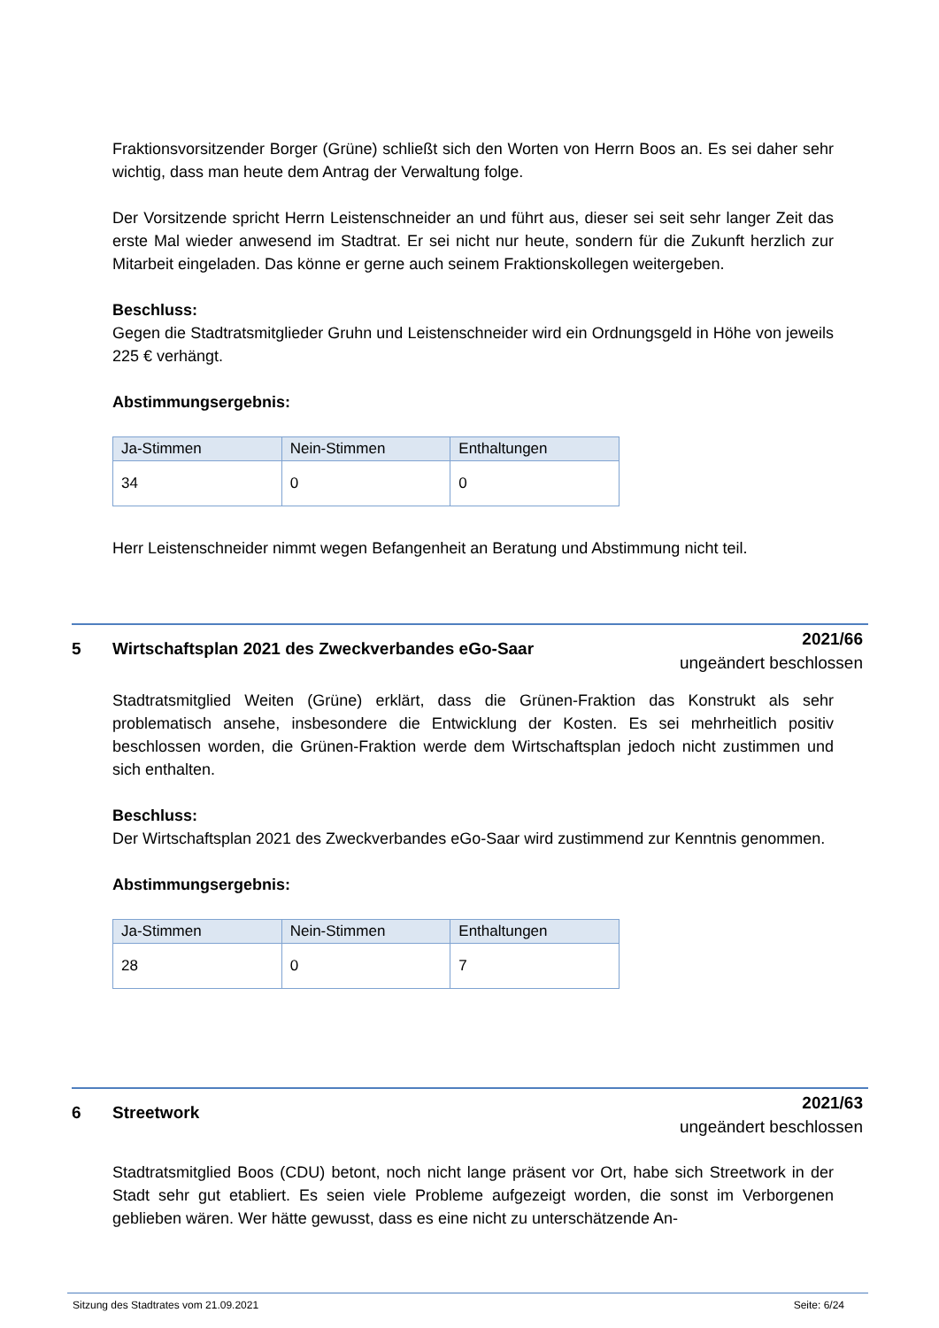Fraktionsvorsitzender Borger (Grüne) schließt sich den Worten von Herrn Boos an. Es sei daher sehr wichtig, dass man heute dem Antrag der Verwaltung folge.
Der Vorsitzende spricht Herrn Leistenschneider an und führt aus, dieser sei seit sehr langer Zeit das erste Mal wieder anwesend im Stadtrat. Er sei nicht nur heute, sondern für die Zukunft herzlich zur Mitarbeit eingeladen. Das könne er gerne auch seinem Fraktionskollegen weitergeben.
Beschluss:
Gegen die Stadtratsmitglieder Gruhn und Leistenschneider wird ein Ordnungsgeld in Höhe von jeweils 225 € verhängt.
Abstimmungsergebnis:
| Ja-Stimmen | Nein-Stimmen | Enthaltungen |
| --- | --- | --- |
| 34 | 0 | 0 |
Herr Leistenschneider nimmt wegen Befangenheit an Beratung und Abstimmung nicht teil.
Stadtratsmitglied Weiten (Grüne) erklärt, dass die Grünen-Fraktion das Konstrukt als sehr problematisch ansehe, insbesondere die Entwicklung der Kosten. Es sei mehrheitlich positiv beschlossen worden, die Grünen-Fraktion werde dem Wirtschaftsplan jedoch nicht zustimmen und sich enthalten.
Beschluss:
Der Wirtschaftsplan 2021 des Zweckverbandes eGo-Saar wird zustimmend zur Kenntnis genommen.
Abstimmungsergebnis:
| Ja-Stimmen | Nein-Stimmen | Enthaltungen |
| --- | --- | --- |
| 28 | 0 | 7 |
Stadtratsmitglied Boos (CDU) betont, noch nicht lange präsent vor Ort, habe sich Streetwork in der Stadt sehr gut etabliert. Es seien viele Probleme aufgezeigt worden, die sonst im Verborgenen geblieben wären. Wer hätte gewusst, dass es eine nicht zu unterschätzende An-
5 Wirtschaftsplan 2021 des Zweckverbandes eGo-Saar
2021/66
ungeändert beschlossen
6 Streetwork
2021/63
ungeändert beschlossen
Sitzung des Stadtrates vom 21.09.2021 Seite: 6/24